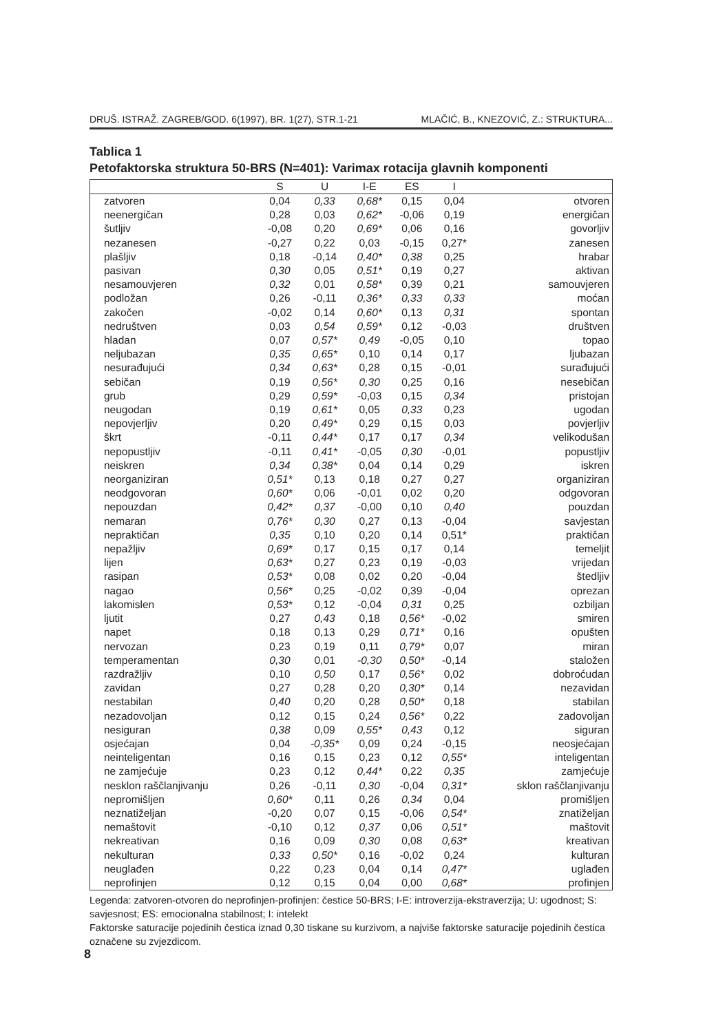DRUŠ. ISTRAŽ. ZAGREB/GOD. 6(1997), BR. 1(27), STR.1-21 MLAČIĆ, B., KNEZOVIĆ, Z.: STRUKTURA...
Tablica 1
Petofaktorska struktura 50-BRS (N=401): Varimax rotacija glavnih komponenti
| | S | U | I-E | ES | I | |
| --- | --- | --- | --- | --- | --- | --- |
| zatvoren | 0,04 | 0,33 | 0,68* | 0,15 | 0,04 | otvoren |
| neenergičan | 0,28 | 0,03 | 0,62* | -0,06 | 0,19 | energičan |
| šutljiv | -0,08 | 0,20 | 0,69* | 0,06 | 0,16 | govorljiv |
| nezanesen | -0,27 | 0,22 | 0,03 | -0,15 | 0,27* | zanesen |
| plašljiv | 0,18 | -0,14 | 0,40* | 0,38 | 0,25 | hrabar |
| pasivan | 0,30 | 0,05 | 0,51* | 0,19 | 0,27 | aktivan |
| nesamouvjeren | 0,32 | 0,01 | 0,58* | 0,39 | 0,21 | samouvjeren |
| podložan | 0,26 | -0,11 | 0,36* | 0,33 | 0,33 | moćan |
| zakočen | -0,02 | 0,14 | 0,60* | 0,13 | 0,31 | spontan |
| nedruštven | 0,03 | 0,54 | 0,59* | 0,12 | -0,03 | društven |
| hladan | 0,07 | 0,57* | 0,49 | -0,05 | 0,10 | topao |
| neljubazan | 0,35 | 0,65* | 0,10 | 0,14 | 0,17 | ljubazan |
| nesurađujući | 0,34 | 0,63* | 0,28 | 0,15 | -0,01 | surađujući |
| sebičan | 0,19 | 0,56* | 0,30 | 0,25 | 0,16 | nesebičan |
| grub | 0,29 | 0,59* | -0,03 | 0,15 | 0,34 | pristojan |
| neugodan | 0,19 | 0,61* | 0,05 | 0,33 | 0,23 | ugodan |
| nepovjerljiv | 0,20 | 0,49* | 0,29 | 0,15 | 0,03 | povjerljiv |
| škrt | -0,11 | 0,44* | 0,17 | 0,17 | 0,34 | velikodušan |
| nepopustljiv | -0,11 | 0,41* | -0,05 | 0,30 | -0,01 | popustljiv |
| neiskren | 0,34 | 0,38* | 0,04 | 0,14 | 0,29 | iskren |
| neorganiziran | 0,51* | 0,13 | 0,18 | 0,27 | 0,27 | organiziran |
| neodgovoran | 0,60* | 0,06 | -0,01 | 0,02 | 0,20 | odgovoran |
| nepouzdan | 0,42* | 0,37 | -0,00 | 0,10 | 0,40 | pouzdan |
| nemaran | 0,76* | 0,30 | 0,27 | 0,13 | -0,04 | savjestan |
| nepraktičan | 0,35 | 0,10 | 0,20 | 0,14 | 0,51* | praktičan |
| nepažljiv | 0,69* | 0,17 | 0,15 | 0,17 | 0,14 | temeljit |
| lijen | 0,63* | 0,27 | 0,23 | 0,19 | -0,03 | vrijedan |
| rasipan | 0,53* | 0,08 | 0,02 | 0,20 | -0,04 | štedljiv |
| nagao | 0,56* | 0,25 | -0,02 | 0,39 | -0,04 | oprezan |
| lakomislen | 0,53* | 0,12 | -0,04 | 0,31 | 0,25 | ozbiljan |
| ljutit | 0,27 | 0,43 | 0,18 | 0,56* | -0,02 | smiren |
| napet | 0,18 | 0,13 | 0,29 | 0,71* | 0,16 | opušten |
| nervozan | 0,23 | 0,19 | 0,11 | 0,79* | 0,07 | miran |
| temperamentan | 0,30 | 0,01 | -0,30 | 0,50* | -0,14 | staložen |
| razdražljiv | 0,10 | 0,50 | 0,17 | 0,56* | 0,02 | dobroćudan |
| zavidan | 0,27 | 0,28 | 0,20 | 0,30* | 0,14 | nezavidan |
| nestabilan | 0,40 | 0,20 | 0,28 | 0,50* | 0,18 | stabilan |
| nezadovoljan | 0,12 | 0,15 | 0,24 | 0,56* | 0,22 | zadovoljan |
| nesiguran | 0,38 | 0,09 | 0,55* | 0,43 | 0,12 | siguran |
| osjećajan | 0,04 | -0,35* | 0,09 | 0,24 | -0,15 | neosjećajan |
| neinteligentan | 0,16 | 0,15 | 0,23 | 0,12 | 0,55* | inteligentan |
| ne zamjećuje | 0,23 | 0,12 | 0,44* | 0,22 | 0,35 | zamjećuje |
| nesklon raščlanjivanju | 0,26 | -0,11 | 0,30 | -0,04 | 0,31* | sklon raščlanjivanju |
| nepromišljen | 0,60* | 0,11 | 0,26 | 0,34 | 0,04 | promišljen |
| neznatiželjan | -0,20 | 0,07 | 0,15 | -0,06 | 0,54* | znatiželjan |
| nemaštovit | -0,10 | 0,12 | 0,37 | 0,06 | 0,51* | maštovit |
| nekreativan | 0,16 | 0,09 | 0,30 | 0,08 | 0,63* | kreativan |
| nekulturan | 0,33 | 0,50* | 0,16 | -0,02 | 0,24 | kulturan |
| neuglađen | 0,22 | 0,23 | 0,04 | 0,14 | 0,47* | uglađen |
| neprofinjen | 0,12 | 0,15 | 0,04 | 0,00 | 0,68* | profinjen |
Legenda: zatvoren-otvoren do neprofinjen-profinjen: čestice 50-BRS; I-E: introverzija-ekstraverzija; U: ugodnost; S: savjesnost; ES: emocionalna stabilnost; I: intelekt
Faktorske saturacije pojedinih čestica iznad 0,30 tiskane su kurzivom, a najviše faktorske saturacije pojedinih čestica označene su zvjezdicom.
8